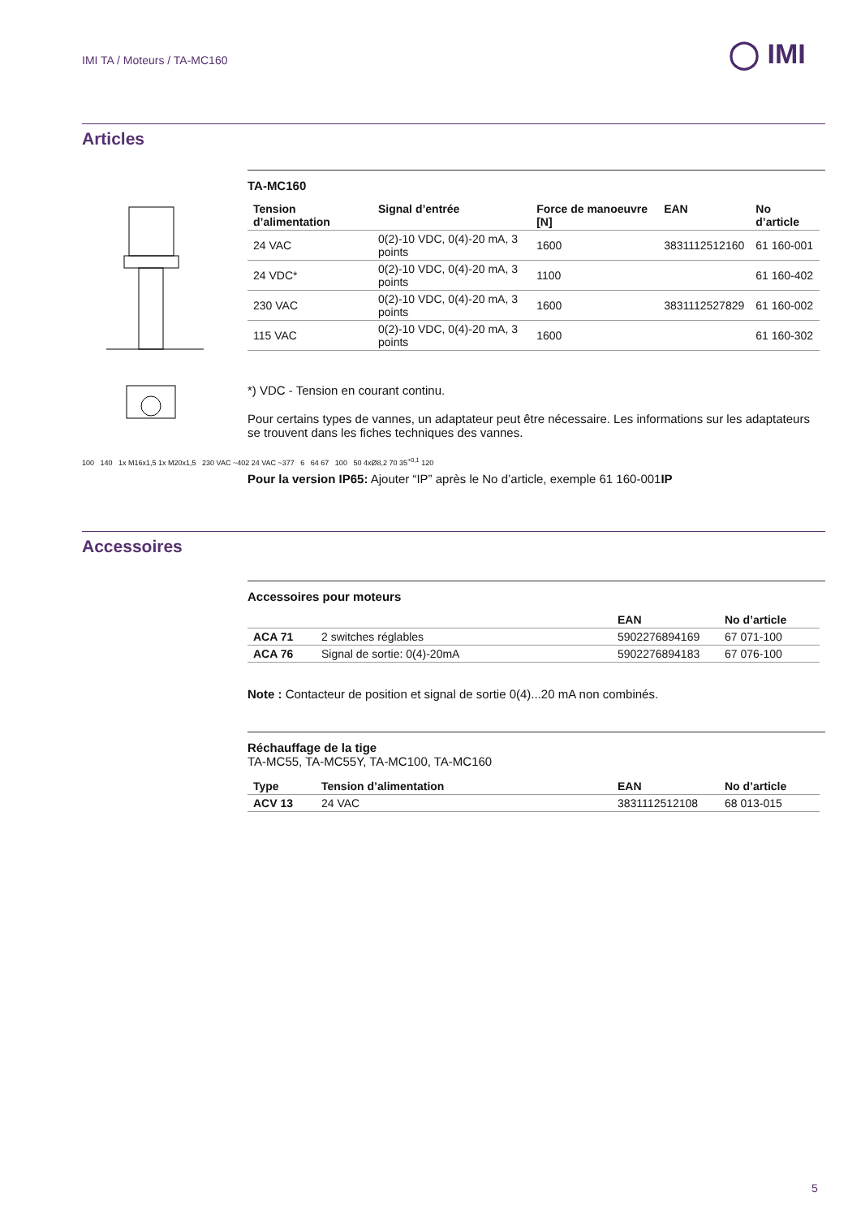IMI TA / Moteurs / TA-MC160 ◯ IMI
Articles
100 140 1x M16x1,5 1x M20x1,5 230 VAC ~402 24 VAC ~377 6 64 67 100 50 4xØ8,2 70 35<sup>+0,1</sup> 120
TA-MC160
| Tension d’alimentation | Signal d’entrée | Force de manoeuvre [N] | EAN | No d’article |
| --- | --- | --- | --- | --- |
| 24 VAC | 0(2)-10 VDC, 0(4)-20 mA, 3 points | 1600 | 3831112512160 | 61 160-001 |
| 24 VDC* | 0(2)-10 VDC, 0(4)-20 mA, 3 points | 1100 | | 61 160-402 |
| 230 VAC | 0(2)-10 VDC, 0(4)-20 mA, 3 points | 1600 | 3831112527829 | 61 160-002 |
| 115 VAC | 0(2)-10 VDC, 0(4)-20 mA, 3 points | 1600 | | 61 160-302 |
*) VDC - Tension en courant continu.
Pour certains types de vannes, un adaptateur peut être nécessaire. Les informations sur les adaptateurs se trouvent dans les fiches techniques des vannes.
Pour la version IP65: Ajouter “IP” après le No d’article, exemple 61 160-001IP
Accessoires
Accessoires pour moteurs
| | | EAN | No d’article |
| --- | --- | --- | --- |
| ACA 71 | 2 switches réglables | 5902276894169 | 67 071-100 |
| ACA 76 | Signal de sortie: 0(4)-20mA | 5902276894183 | 67 076-100 |
Note : Contacteur de position et signal de sortie 0(4)...20 mA non combinés.
Réchauffage de la tige
TA-MC55, TA-MC55Y, TA-MC100, TA-MC160
| Type | Tension d’alimentation | EAN | No d’article |
| --- | --- | --- | --- |
| ACV 13 | 24 VAC | 3831112512108 | 68 013-015 |
5